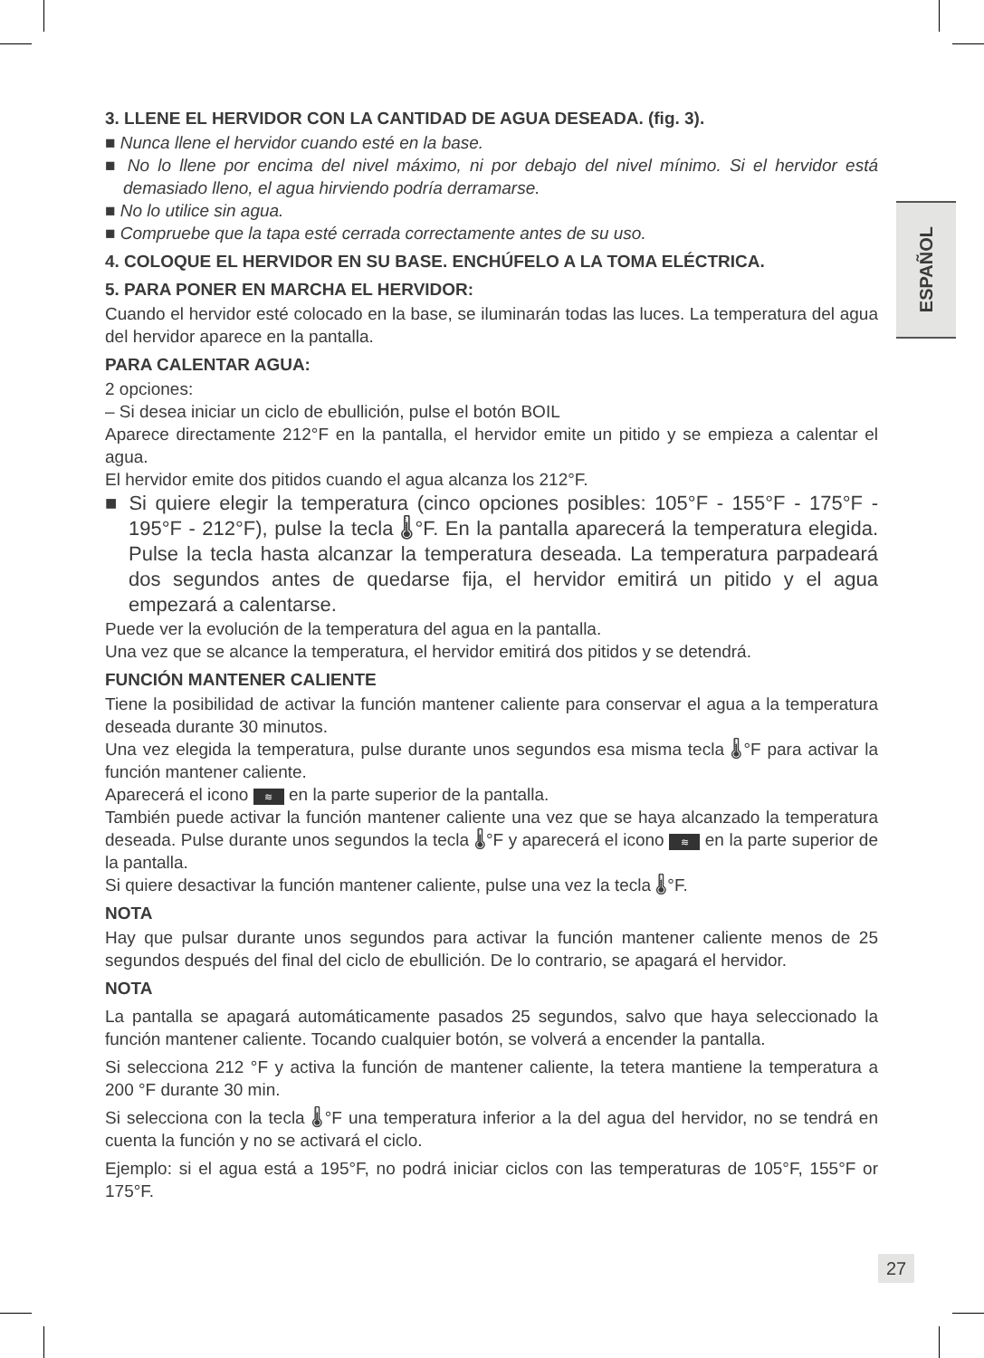ESPAÑOL
3. LLENE EL HERVIDOR CON LA CANTIDAD DE AGUA DESEADA. (fig. 3).
■ Nunca llene el hervidor cuando esté en la base.
■ No lo llene por encima del nivel máximo, ni por debajo del nivel mínimo. Si el hervidor está demasiado lleno, el agua hirviendo podría derramarse.
■ No lo utilice sin agua.
■ Compruebe que la tapa esté cerrada correctamente antes de su uso.
4. COLOQUE EL HERVIDOR EN SU BASE. ENCHÚFELO A LA TOMA ELÉCTRICA.
5. PARA PONER EN MARCHA EL HERVIDOR:
Cuando el hervidor esté colocado en la base, se iluminarán todas las luces. La temperatura del agua del hervidor aparece en la pantalla.
PARA CALENTAR AGUA:
2 opciones:
– Si desea iniciar un ciclo de ebullición, pulse el botón BOIL
Aparece directamente 212°F en la pantalla, el hervidor emite un pitido y se empieza a calentar el agua.
El hervidor emite dos pitidos cuando el agua alcanza los 212°F.
■ Si quiere elegir la temperatura (cinco opciones posibles: 105°F - 155°F - 175°F - 195°F - 212°F), pulse la tecla 🌡°F. En la pantalla aparecerá la temperatura elegida. Pulse la tecla hasta alcanzar la temperatura deseada. La temperatura parpadeará dos segundos antes de quedarse fija, el hervidor emitirá un pitido y el agua empezará a calentarse.
Puede ver la evolución de la temperatura del agua en la pantalla.
Una vez que se alcance la temperatura, el hervidor emitirá dos pitidos y se detendrá.
FUNCIÓN MANTENER CALIENTE
Tiene la posibilidad de activar la función mantener caliente para conservar el agua a la temperatura deseada durante 30 minutos.
Una vez elegida la temperatura, pulse durante unos segundos esa misma tecla 🌡°F para activar la función mantener caliente.
Aparecerá el icono ≋ en la parte superior de la pantalla.
También puede activar la función mantener caliente una vez que se haya alcanzado la temperatura deseada. Pulse durante unos segundos la tecla 🌡°F y aparecerá el icono ≋ en la parte superior de la pantalla.
Si quiere desactivar la función mantener caliente, pulse una vez la tecla 🌡°F.
NOTA
Hay que pulsar durante unos segundos para activar la función mantener caliente menos de 25 segundos después del final del ciclo de ebullición. De lo contrario, se apagará el hervidor.
NOTA
La pantalla se apagará automáticamente pasados 25 segundos, salvo que haya seleccionado la función mantener caliente. Tocando cualquier botón, se volverá a encender la pantalla.
Si selecciona 212 °F y activa la función de mantener caliente, la tetera mantiene la temperatura a 200 °F durante 30 min.
Si selecciona con la tecla 🌡°F una temperatura inferior a la del agua del hervidor, no se tendrá en cuenta la función y no se activará el ciclo.
Ejemplo: si el agua está a 195°F, no podrá iniciar ciclos con las temperaturas de 105°F, 155°F or 175°F.
27